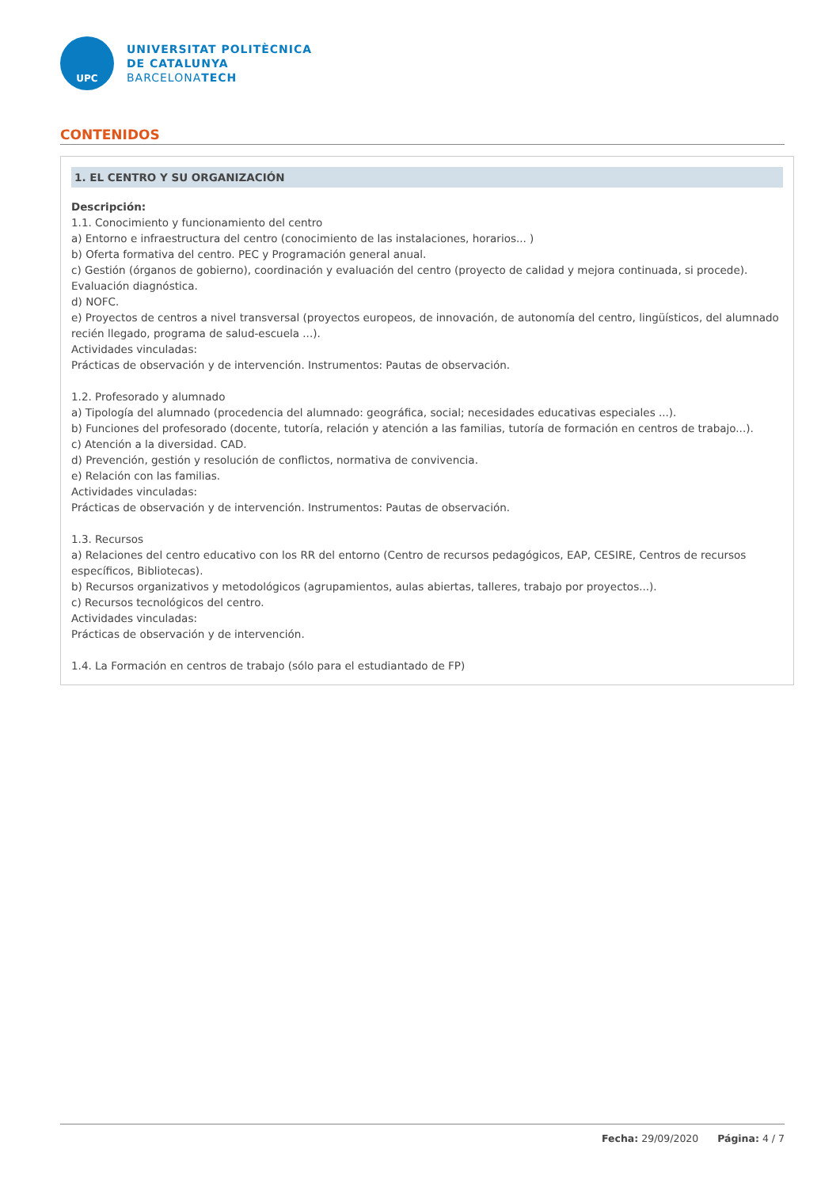UPC
UNIVERSITAT POLITÈCNICA
DE CATALUNYA
BARCELONATECH
CONTENIDOS
1. EL CENTRO Y SU ORGANIZACIÓN
Descripción:
1.1. Conocimiento y funcionamiento del centro
a) Entorno e infraestructura del centro (conocimiento de las instalaciones, horarios... )
b) Oferta formativa del centro. PEC y Programación general anual.
c) Gestión (órganos de gobierno), coordinación y evaluación del centro (proyecto de calidad y mejora continuada, si procede). Evaluación diagnóstica.
d) NOFC.
e) Proyectos de centros a nivel transversal (proyectos europeos, de innovación, de autonomía del centro, lingüísticos, del alumnado recién llegado, programa de salud-escuela ...).
Actividades vinculadas:
Prácticas de observación y de intervención. Instrumentos: Pautas de observación.
1.2. Profesorado y alumnado
a) Tipología del alumnado (procedencia del alumnado: geográfica, social; necesidades educativas especiales ...).
b) Funciones del profesorado (docente, tutoría, relación y atención a las familias, tutoría de formación en centros de trabajo...).
c) Atención a la diversidad. CAD.
d) Prevención, gestión y resolución de conflictos, normativa de convivencia.
e) Relación con las familias.
Actividades vinculadas:
Prácticas de observación y de intervención. Instrumentos: Pautas de observación.
1.3. Recursos
a) Relaciones del centro educativo con los RR del entorno (Centro de recursos pedagógicos, EAP, CESIRE, Centros de recursos específicos, Bibliotecas).
b) Recursos organizativos y metodológicos (agrupamientos, aulas abiertas, talleres, trabajo por proyectos...).
c) Recursos tecnológicos del centro.
Actividades vinculadas:
Prácticas de observación y de intervención.
1.4. La Formación en centros de trabajo (sólo para el estudiantado de FP)
Fecha: 29/09/2020 Página: 4 / 7